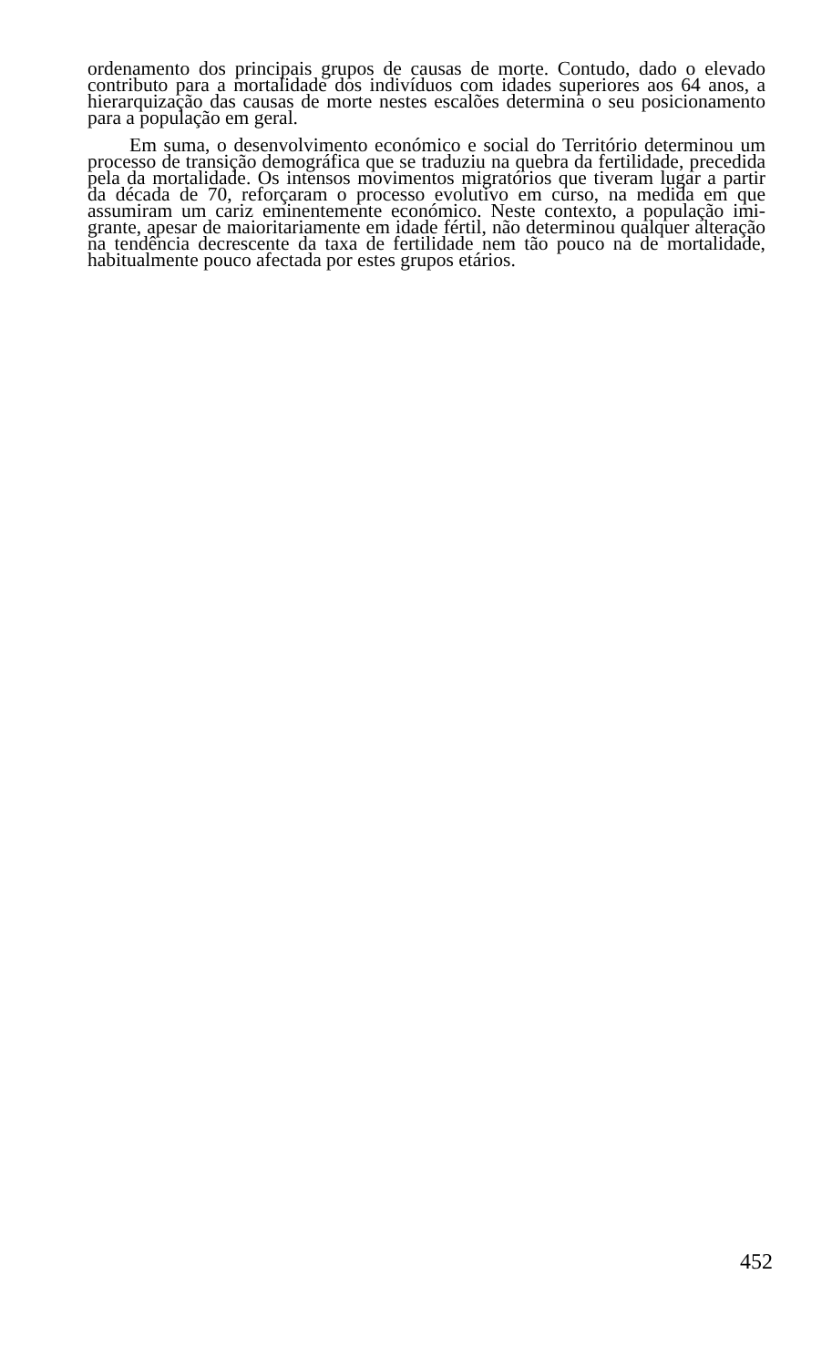ordenamento dos principais grupos de causas de morte. Contudo, dado o elevado contributo para a mortalidade dos indivíduos com idades superiores aos 64 anos, a hierarquização das causas de morte nestes escalões determina o seu posicionamento para a população em geral.
Em suma, o desenvolvimento económico e social do Território determinou um processo de transição demográfica que se traduziu na quebra da fertilidade, precedida pela da mortalidade. Os intensos movimentos migratórios que tiveram lugar a partir da década de 70, reforçaram o processo evolutivo em curso, na medida em que assumiram um cariz eminentemente económico. Neste contexto, a população imi-grante, apesar de maioritariamente em idade fértil, não determinou qualquer alteração na tendência decrescente da taxa de fertilidade nem tão pouco na de mortalidade, habitualmente pouco afectada por estes grupos etários.
452